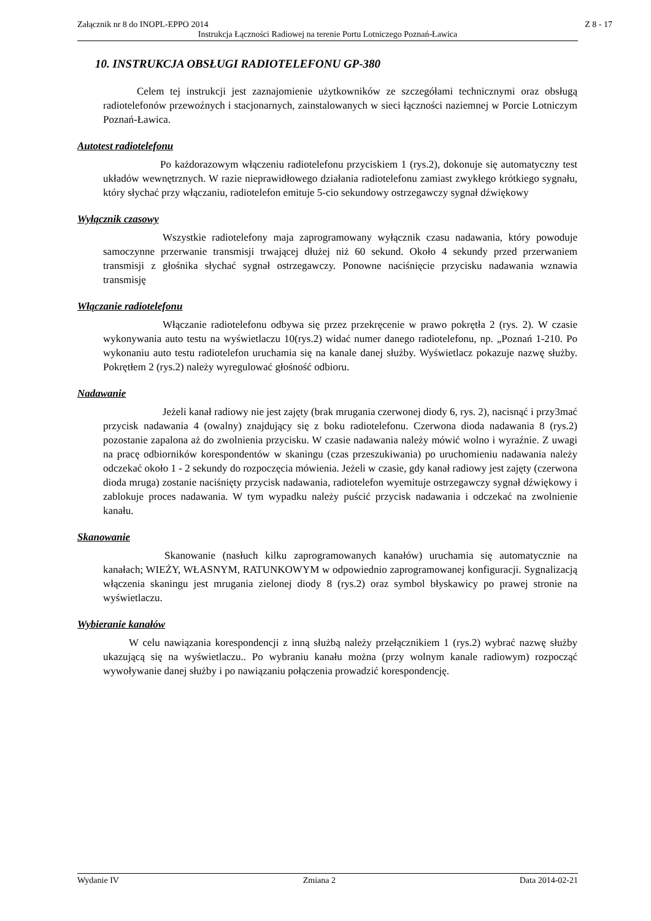Załącznik nr 8 do INOPL-EPPO 2014 Z 8 - 17
Instrukcja Łączności Radiowej na terenie Portu Lotniczego Poznań-Ławica
10. INSTRUKCJA OBSŁUGI RADIOTELEFONU GP-380
Celem tej instrukcji jest zaznajomienie użytkowników ze szczegółami technicznymi oraz obsługą radiotelefonów przewoźnych i stacjonarnych, zainstalowanych w sieci łączności naziemnej w Porcie Lotniczym Poznań-Ławica.
Autotest radiotelefonu
Po każdorazowym włączeniu radiotelefonu przyciskiem 1 (rys.2), dokonuje się automatyczny test układów wewnętrznych. W razie nieprawidłowego działania radiotelefonu zamiast zwykłego krótkiego sygnału, który słychać przy włączaniu, radiotelefon emituje 5-cio sekundowy ostrzegawczy sygnał dźwiękowy
Wyłącznik czasowy
Wszystkie radiotelefony maja zaprogramowany wyłącznik czasu nadawania, który powoduje samoczynne przerwanie transmisji trwającej dłużej niż 60 sekund. Około 4 sekundy przed przerwaniem transmisji z głośnika słychać sygnał ostrzegawczy. Ponowne naciśnięcie przycisku nadawania wznawia transmisję
Włączanie radiotelefonu
Włączanie radiotelefonu odbywa się przez przekręcenie w prawo pokrętła 2 (rys. 2). W czasie wykonywania auto testu na wyświetlaczu 10(rys.2) widać numer danego radiotelefonu, np. „Poznań 1-210. Po wykonaniu auto testu radiotelefon uruchamia się na kanale danej służby. Wyświetlacz pokazuje nazwę służby. Pokrętłem 2 (rys.2) należy wyregulować głośność odbioru.
Nadawanie
Jeżeli kanał radiowy nie jest zajęty (brak mrugania czerwonej diody 6, rys. 2), nacisnąć i przy3mać przycisk nadawania 4 (owalny) znajdujący się z boku radiotelefonu. Czerwona dioda nadawania 8 (rys.2) pozostanie zapalona aż do zwolnienia przycisku. W czasie nadawania należy mówić wolno i wyraźnie. Z uwagi na pracę odbiorników korespondentów w skaningu (czas przeszukiwania) po uruchomieniu nadawania należy odczekać około 1 - 2 sekundy do rozpoczęcia mówienia. Jeżeli w czasie, gdy kanał radiowy jest zajęty (czerwona dioda mruga) zostanie naciśnięty przycisk nadawania, radiotelefon wyemituje ostrzegawczy sygnał dźwiękowy i zablokuje proces nadawania. W tym wypadku należy puścić przycisk nadawania i odczekać na zwolnienie kanału.
Skanowanie
Skanowanie (nasłuch kilku zaprogramowanych kanałów) uruchamia się automatycznie na kanałach; WIEŻY, WŁASNYM, RATUNKOWYM w odpowiednio zaprogramowanej konfiguracji. Sygnalizacją włączenia skaningu jest mrugania zielonej diody 8 (rys.2) oraz symbol błyskawicy po prawej stronie na wyświetlaczu.
Wybieranie kanałów
W celu nawiązania korespondencji z inną służbą należy przełącznikiem 1 (rys.2) wybrać nazwę służby ukazującą się na wyświetlaczu.. Po wybraniu kanału można (przy wolnym kanale radiowym) rozpocząć wywoływanie danej służby i po nawiązaniu połączenia prowadzić korespondencję.
Wydanie IV Zmiana 2 Data 2014-02-21